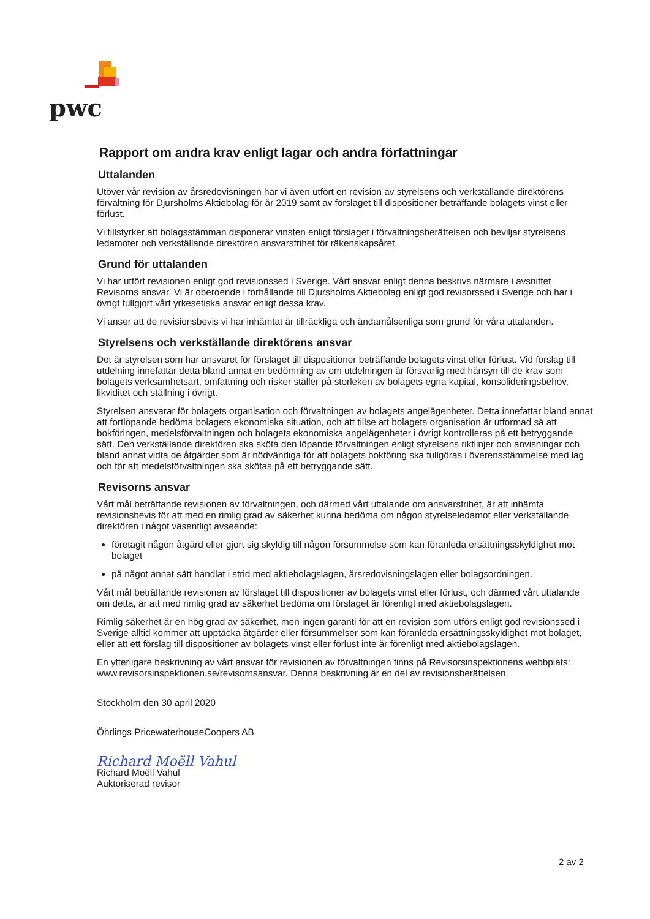pwc
Rapport om andra krav enligt lagar och andra författningar
Uttalanden
Utöver vår revision av årsredovisningen har vi även utfört en revision av styrelsens och verkställande direktörens förvaltning för Djursholms Aktiebolag för år 2019 samt av förslaget till dispositioner beträffande bolagets vinst eller förlust.
Vi tillstyrker att bolagsstämman disponerar vinsten enligt förslaget i förvaltningsberättelsen och beviljar styrelsens ledamöter och verkställande direktören ansvarsfrihet för räkenskapsåret.
Grund för uttalanden
Vi har utfört revisionen enligt god revisionssed i Sverige. Vårt ansvar enligt denna beskrivs närmare i avsnittet Revisorns ansvar. Vi är oberoende i förhållande till Djursholms Aktiebolag enligt god revisorssed i Sverige och har i övrigt fullgjort vårt yrkesetiska ansvar enligt dessa krav.
Vi anser att de revisionsbevis vi har inhämtat är tillräckliga och ändamålsenliga som grund för våra uttalanden.
Styrelsens och verkställande direktörens ansvar
Det är styrelsen som har ansvaret för förslaget till dispositioner beträffande bolagets vinst eller förlust. Vid förslag till utdelning innefattar detta bland annat en bedömning av om utdelningen är försvarlig med hänsyn till de krav som bolagets verksamhetsart, omfattning och risker ställer på storleken av bolagets egna kapital, konsolideringsbehov, likviditet och ställning i övrigt.
Styrelsen ansvarar för bolagets organisation och förvaltningen av bolagets angelägenheter. Detta innefattar bland annat att fortlöpande bedöma bolagets ekonomiska situation, och att tillse att bolagets organisation är utformad så att bokföringen, medelsförvaltningen och bolagets ekonomiska angelägenheter i övrigt kontrolleras på ett betryggande sätt. Den verkställande direktören ska sköta den löpande förvaltningen enligt styrelsens riktlinjer och anvisningar och bland annat vidta de åtgärder som är nödvändiga för att bolagets bokföring ska fullgöras i överensstämmelse med lag och för att medelsförvaltningen ska skötas på ett betryggande sätt.
Revisorns ansvar
Vårt mål beträffande revisionen av förvaltningen, och därmed vårt uttalande om ansvarsfrihet, är att inhämta revisionsbevis för att med en rimlig grad av säkerhet kunna bedöma om någon styrelseledamot eller verkställande direktören i något väsentligt avseende:
företagit någon åtgärd eller gjort sig skyldig till någon försummelse som kan föranleda ersättningsskyldighet mot bolaget
på något annat sätt handlat i strid med aktiebolagslagen, årsredovisningslagen eller bolagsordningen.
Vårt mål beträffande revisionen av förslaget till dispositioner av bolagets vinst eller förlust, och därmed vårt uttalande om detta, är att med rimlig grad av säkerhet bedöma om förslaget är förenligt med aktiebolagslagen.
Rimlig säkerhet är en hög grad av säkerhet, men ingen garanti för att en revision som utförs enligt god revisionssed i Sverige alltid kommer att upptäcka åtgärder eller försummelser som kan föranleda ersättningsskyldighet mot bolaget, eller att ett förslag till dispositioner av bolagets vinst eller förlust inte är förenligt med aktiebolagslagen.
En ytterligare beskrivning av vårt ansvar för revisionen av förvaltningen finns på Revisorsinspektionens webbplats: www.revisorsinspektionen.se/revisornsansvar. Denna beskrivning är en del av revisionsberättelsen.
Stockholm den 30 april 2020
Öhrlings PricewaterhouseCoopers AB
Richard Moëll Vahul
Richard Moëll Vahul
Auktoriserad revisor
2 av 2